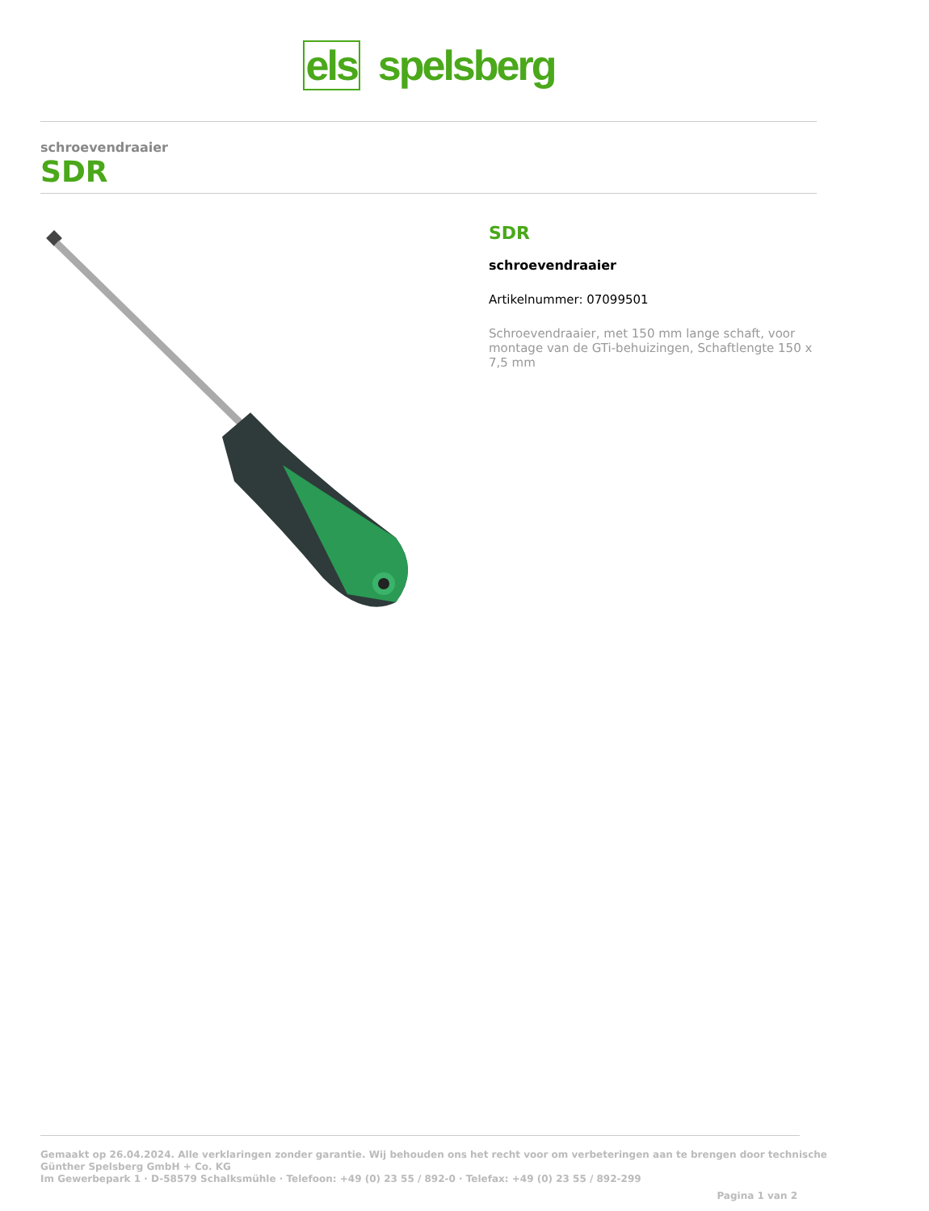els spelsberg
schroevendraaier
SDR
SDR
schroevendraaier
Artikelnummer: 07099501
Schroevendraaier, met 150 mm lange schaft, voor montage van de GTi-behuizingen, Schaftlengte 150 x 7,5 mm
Gemaakt op 26.04.2024. Alle verklaringen zonder garantie. Wij behouden ons het recht voor om verbeteringen aan te brengen door technische
Günther Spelsberg GmbH + Co. KG
Im Gewerbepark 1 · D-58579 Schalksmühle · Telefoon: +49 (0) 23 55 / 892-0 · Telefax: +49 (0) 23 55 / 892-299
Pagina 1 van 2